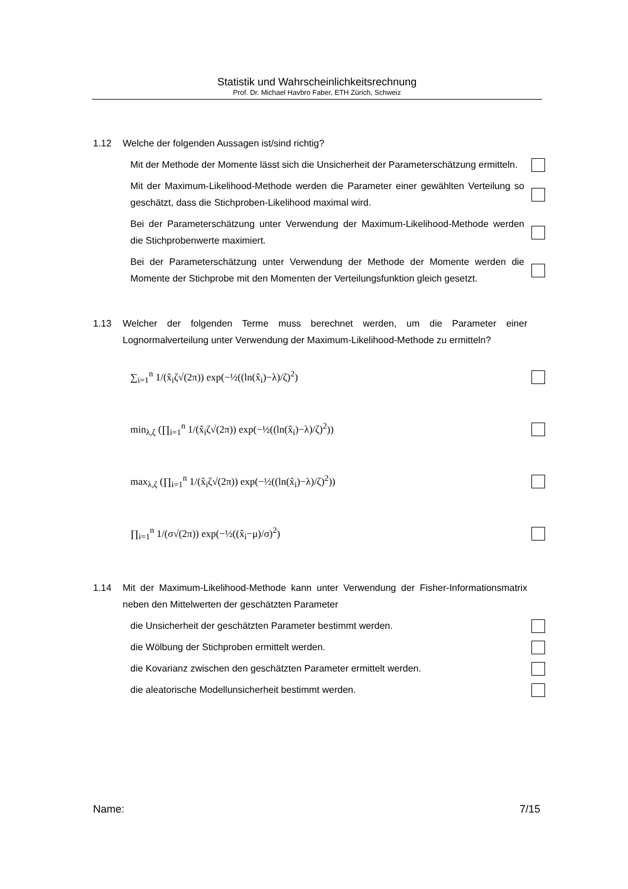Statistik und Wahrscheinlichkeitsrechnung
Prof. Dr. Michael Havbro Faber, ETH Zürich, Schweiz
1.12 Welche der folgenden Aussagen ist/sind richtig?
Mit der Methode der Momente lässt sich die Unsicherheit der Parameterschätzung ermitteln.
Mit der Maximum-Likelihood-Methode werden die Parameter einer gewählten Verteilung so geschätzt, dass die Stichproben-Likelihood maximal wird.
Bei der Parameterschätzung unter Verwendung der Maximum-Likelihood-Methode werden die Stichprobenwerte maximiert.
Bei der Parameterschätzung unter Verwendung der Methode der Momente werden die Momente der Stichprobe mit den Momenten der Verteilungsfunktion gleich gesetzt.
1.13 Welcher der folgenden Terme muss berechnet werden, um die Parameter einer Lognormalverteilung unter Verwendung der Maximum-Likelihood-Methode zu ermitteln?
∑<sub>i=1</sub><sup>n</sup> 1/(x̂<sub>i</sub>ζ√(2π)) exp(−½((ln(x̂<sub>i</sub>)−λ)/ζ)<sup>2</sup>)
min<sub>λ,ζ</sub> (∏<sub>i=1</sub><sup>n</sup> 1/(x̂<sub>i</sub>ζ√(2π)) exp(−½((ln(x̂<sub>i</sub>)−λ)/ζ)<sup>2</sup>))
max<sub>λ,ζ</sub> (∏<sub>i=1</sub><sup>n</sup> 1/(x̂<sub>i</sub>ζ√(2π)) exp(−½((ln(x̂<sub>i</sub>)−λ)/ζ)<sup>2</sup>))
∏<sub>i=1</sub><sup>n</sup> 1/(σ√(2π)) exp(−½((x̂<sub>i</sub>−μ)/σ)<sup>2</sup>)
1.14 Mit der Maximum-Likelihood-Methode kann unter Verwendung der Fisher-Informationsmatrix neben den Mittelwerten der geschätzten Parameter
die Unsicherheit der geschätzten Parameter bestimmt werden.
die Wölbung der Stichproben ermittelt werden.
die Kovarianz zwischen den geschätzten Parameter ermittelt werden.
die aleatorische Modellunsicherheit bestimmt werden.
Name: 7/15